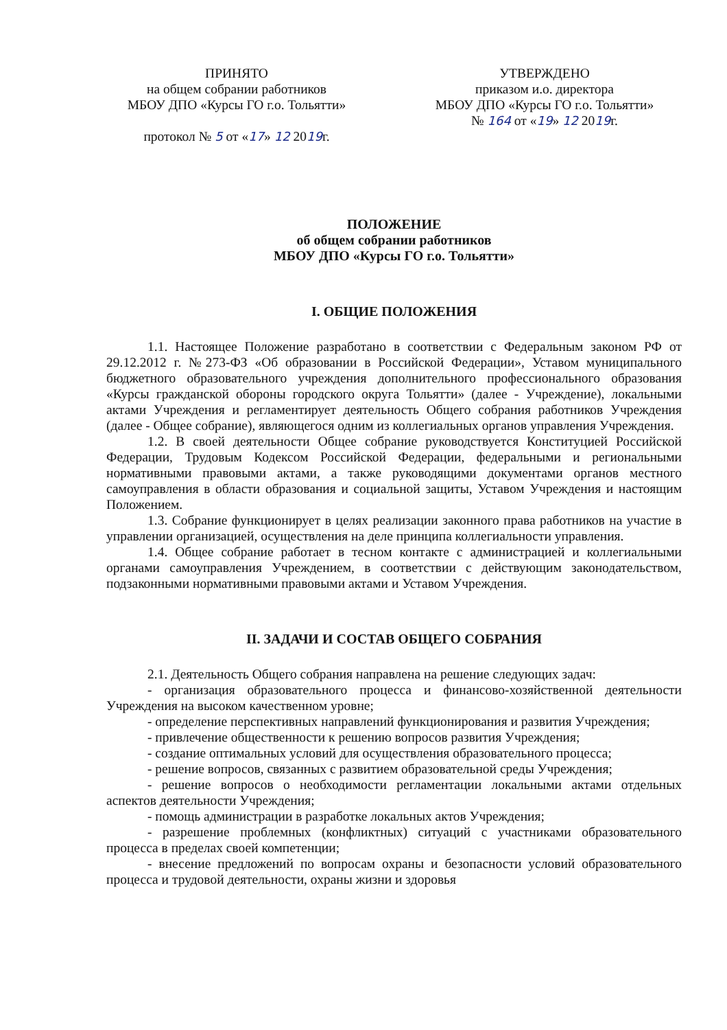ПРИНЯТО
на общем собрании работников
МБОУ ДПО «Курсы ГО г.о. Тольятти»
протокол № 5 от «17» 12 2019г.
УТВЕРЖДЕНО
приказом и.о. директора
МБОУ ДПО «Курсы ГО г.о. Тольятти»
№ 164 от «19» 12 2019г.
ПОЛОЖЕНИЕ
об общем собрании работников
МБОУ ДПО «Курсы ГО г.о. Тольятти»
I. ОБЩИЕ ПОЛОЖЕНИЯ
1.1. Настоящее Положение разработано в соответствии с Федеральным законом РФ от 29.12.2012 г. №273-ФЗ «Об образовании в Российской Федерации», Уставом муниципального бюджетного образовательного учреждения дополнительного профессионального образования «Курсы гражданской обороны городского округа Тольятти» (далее - Учреждение), локальными актами Учреждения и регламентирует деятельность Общего собрания работников Учреждения (далее - Общее собрание), являющегося одним из коллегиальных органов управления Учреждения.
1.2. В своей деятельности Общее собрание руководствуется Конституцией Российской Федерации, Трудовым Кодексом Российской Федерации, федеральными и региональными нормативными правовыми актами, а также руководящими документами органов местного самоуправления в области образования и социальной защиты, Уставом Учреждения и настоящим Положением.
1.3. Собрание функционирует в целях реализации законного права работников на участие в управлении организацией, осуществления на деле принципа коллегиальности управления.
1.4. Общее собрание работает в тесном контакте с администрацией и коллегиальными органами самоуправления Учреждением, в соответствии с действующим законодательством, подзаконными нормативными правовыми актами и Уставом Учреждения.
II. ЗАДАЧИ И СОСТАВ ОБЩЕГО СОБРАНИЯ
2.1. Деятельность Общего собрания направлена на решение следующих задач:
- организация образовательного процесса и финансово-хозяйственной деятельности Учреждения на высоком качественном уровне;
- определение перспективных направлений функционирования и развития Учреждения;
- привлечение общественности к решению вопросов развития Учреждения;
- создание оптимальных условий для осуществления образовательного процесса;
- решение вопросов, связанных с развитием образовательной среды Учреждения;
- решение вопросов о необходимости регламентации локальными актами отдельных аспектов деятельности Учреждения;
- помощь администрации в разработке локальных актов Учреждения;
- разрешение проблемных (конфликтных) ситуаций с участниками образовательного процесса в пределах своей компетенции;
- внесение предложений по вопросам охраны и безопасности условий образовательного процесса и трудовой деятельности, охраны жизни и здоровья